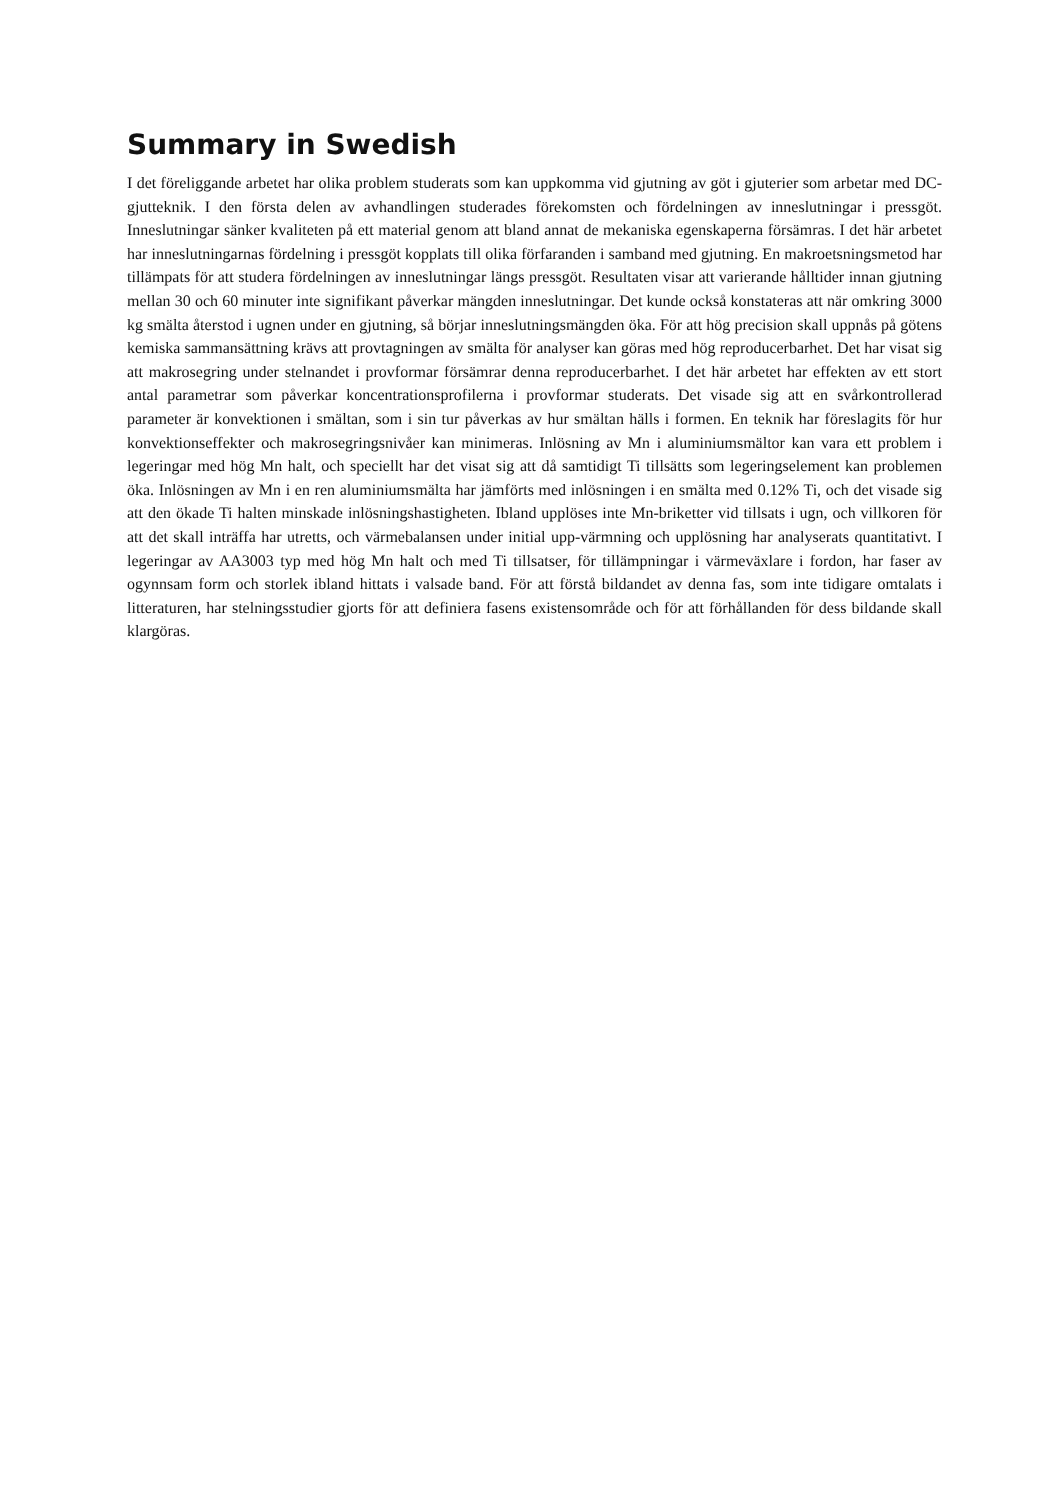Summary in Swedish
I det föreliggande arbetet har olika problem studerats som kan uppkomma vid gjutning av göt i gjuterier som arbetar med DC-gjutteknik. I den första delen av avhandlingen studerades förekomsten och fördelningen av inneslutningar i pressgöt. Inneslutningar sänker kvaliteten på ett material genom att bland annat de mekaniska egenskaperna försämras. I det här arbetet har inneslutningarnas fördelning i pressgöt kopplats till olika förfaranden i samband med gjutning. En makroetsningsmetod har tillämpats för att studera fördelningen av inneslutningar längs pressgöt. Resultaten visar att varierande hålltider innan gjutning mellan 30 och 60 minuter inte signifikant påverkar mängden inneslutningar. Det kunde också konstateras att när omkring 3000 kg smälta återstod i ugnen under en gjutning, så börjar inneslutningsmängden öka. För att hög precision skall uppnås på götens kemiska sammansättning krävs att provtagningen av smälta för analyser kan göras med hög reproducerbarhet. Det har visat sig att makrosegring under stelnandet i provformar försämrar denna reproducerbarhet. I det här arbetet har effekten av ett stort antal parametrar som påverkar koncentrationsprofilerna i provformar studerats. Det visade sig att en svårkontrollerad parameter är konvektionen i smältan, som i sin tur påverkas av hur smältan hälls i formen. En teknik har föreslagits för hur konvektionseffekter och makrosegringsnivåer kan minimeras. Inlösning av Mn i aluminiumsmältor kan vara ett problem i legeringar med hög Mn halt, och speciellt har det visat sig att då samtidigt Ti tillsätts som legeringselement kan problemen öka. Inlösningen av Mn i en ren aluminiumsmälta har jämförts med inlösningen i en smälta med 0.12% Ti, och det visade sig att den ökade Ti halten minskade inlösningshastigheten. Ibland upplöses inte Mn-briketter vid tillsats i ugn, och villkoren för att det skall inträffa har utretts, och värmebalansen under initial upp-värmning och upplösning har analyserats quantitativt. I legeringar av AA3003 typ med hög Mn halt och med Ti tillsatser, för tillämpningar i värmeväxlare i fordon, har faser av ogynnsam form och storlek ibland hittats i valsade band. För att förstå bildandet av denna fas, som inte tidigare omtalats i litteraturen, har stelningsstudier gjorts för att definiera fasens existensområde och för att förhållanden för dess bildande skall klargöras.